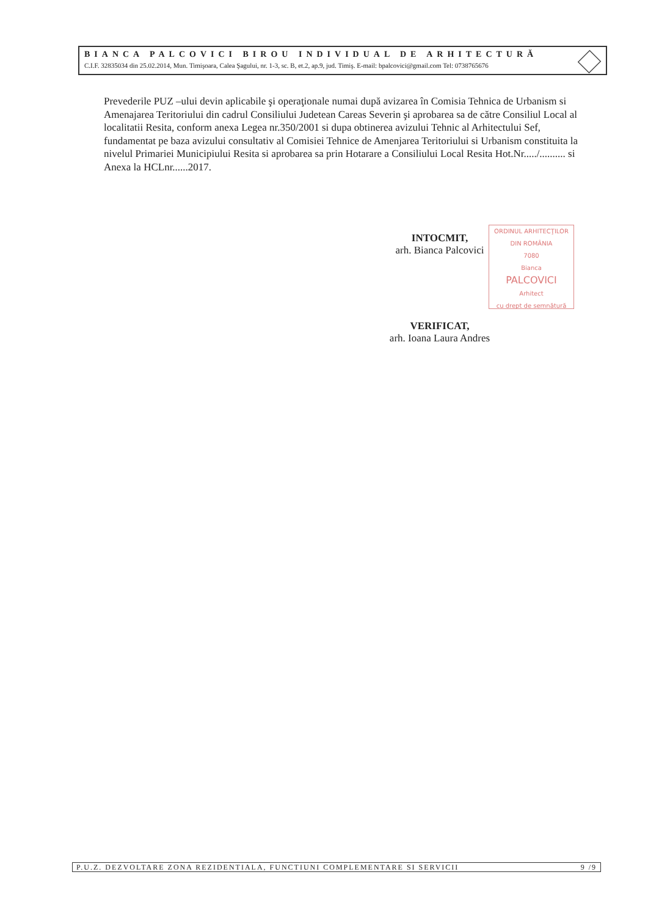BIANCA PALCOVICI BIROU INDIVIDUAL DE ARHITECTURĂ
C.I.F. 32835034 din 25.02.2014, Mun. Timişoara, Calea Şagului, nr. 1-3, sc. B, et.2, ap.9, jud. Timiş. E-mail: bpalcovici@gmail.com Tel: 0738765676
Prevederile PUZ –ului devin aplicabile şi operaţionale numai după avizarea în Comisia Tehnica de Urbanism si Amenajarea Teritoriului din cadrul Consiliului Judetean Careas Severin şi aprobarea sa de către Consiliul Local al localitatii Resita, conform anexa Legea nr.350/2001 si dupa obtinerea avizului Tehnic al Arhitectului Sef, fundamentat pe baza avizului consultativ al Comisiei Tehnice de Amenjarea Teritoriului si Urbanism constituita la nivelul Primariei Municipiului Resita si aprobarea sa prin Hotarare a Consiliului Local Resita Hot.Nr...../.......... si Anexa la HCLnr......2017.
INTOCMIT,
arh. Bianca Palcovici
ORDINUL ARHITECŢILOR
DIN ROMÂNIA
7080
Bianca
PALCOVICI
Arhitect
cu drept de semnătură
VERIFICAT,
arh. Ioana Laura Andres
P.U.Z. DEZVOLTARE ZONA REZIDENTIALA, FUNCTIUNI COMPLEMENTARE SI SERVICII 9 /9